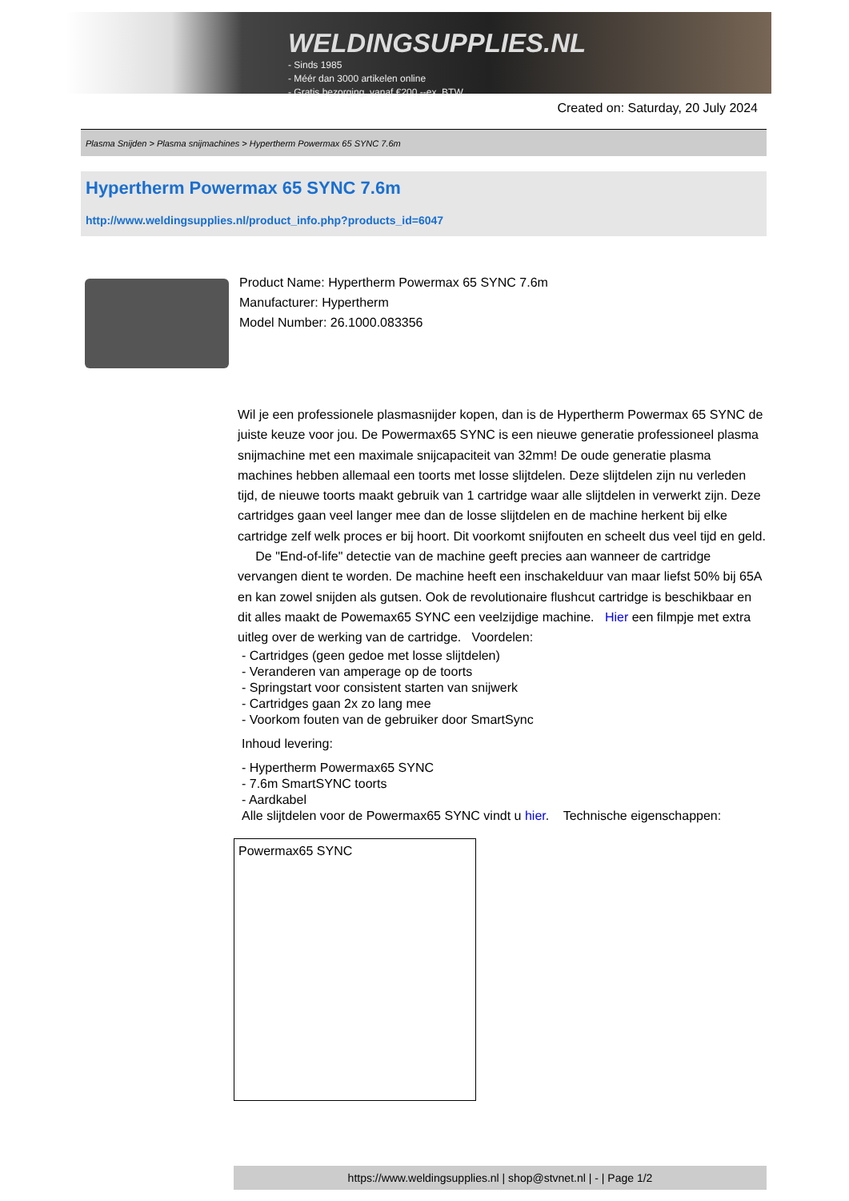WELDINGSUPPLIES.NL
- Sinds 1985
- Méér dan 3000 artikelen online
- Gratis bezorging, vanaf €200,--ex. BTW
Created on: Saturday, 20 July 2024
Plasma Snijden > Plasma snijmachines > Hypertherm Powermax 65 SYNC 7.6m
Hypertherm Powermax 65 SYNC 7.6m
http://www.weldingsupplies.nl/product_info.php?products_id=6047
Product Name: Hypertherm Powermax 65 SYNC 7.6m
Manufacturer: Hypertherm
Model Number: 26.1000.083356
Wil je een professionele plasmasnijder kopen, dan is de Hypertherm Powermax 65 SYNC de juiste keuze voor jou. De Powermax65 SYNC is een nieuwe generatie professioneel plasma snijmachine met een maximale snijcapaciteit van 32mm! De oude generatie plasma machines hebben allemaal een toorts met losse slijtdelen. Deze slijtdelen zijn nu verleden tijd, de nieuwe toorts maakt gebruik van 1 cartridge waar alle slijtdelen in verwerkt zijn. Deze cartridges gaan veel langer mee dan de losse slijtdelen en de machine herkent bij elke cartridge zelf welk proces er bij hoort. Dit voorkomt snijfouten en scheelt dus veel tijd en geld. De "End-of-life" detectie van de machine geeft precies aan wanneer de cartridge vervangen dient te worden. De machine heeft een inschakelduur van maar liefst 50% bij 65A en kan zowel snijden als gutsen. Ook de revolutionaire flushcut cartridge is beschikbaar en dit alles maakt de Powemax65 SYNC een veelzijdige machine. Hier een filmpje met extra uitleg over de werking van de cartridge. Voordelen:
- Cartridges (geen gedoe met losse slijtdelen)
- Veranderen van amperage op de toorts
- Springstart voor consistent starten van snijwerk
- Cartridges gaan 2x zo lang mee
- Voorkom fouten van de gebruiker door SmartSync
Inhoud levering:
- Hypertherm Powermax65 SYNC
- 7.6m SmartSYNC toorts
- Aardkabel
Alle slijtdelen voor de Powermax65 SYNC vindt u hier. Technische eigenschappen:
| Powermax65 SYNC |
https://www.weldingsupplies.nl | shop@stvnet.nl | - | Page 1/2